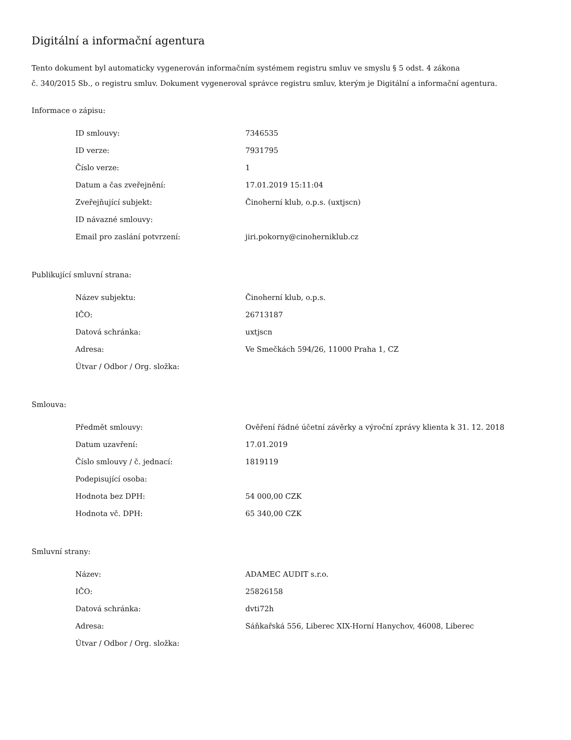Digitální a informační agentura
Tento dokument byl automaticky vygenerován informačním systémem registru smluv ve smyslu § 5 odst. 4 zákona
č. 340/2015 Sb., o registru smluv. Dokument vygeneroval správce registru smluv, kterým je Digitální a informační agentura.
Informace o zápisu:
| ID smlouvy: | 7346535 |
| ID verze: | 7931795 |
| Číslo verze: | 1 |
| Datum a čas zveřejnění: | 17.01.2019 15:11:04 |
| Zveřejňující subjekt: | Činoherní klub, o.p.s. (uxtjscn) |
| ID návazné smlouvy: | |
| Email pro zaslání potvrzení: | jiri.pokorny@cinoherniklub.cz |
Publikující smluvní strana:
| Název subjektu: | Činoherní klub, o.p.s. |
| IČO: | 26713187 |
| Datová schránka: | uxtjscn |
| Adresa: | Ve Smečkách 594/26, 11000 Praha 1, CZ |
| Útvar / Odbor / Org. složka: | |
Smlouva:
| Předmět smlouvy: | Ověření řádné účetní závěrky a výroční zprávy klienta k 31. 12. 2018 |
| Datum uzavření: | 17.01.2019 |
| Číslo smlouvy / č. jednací: | 1819119 |
| Podepisující osoba: | |
| Hodnota bez DPH: | 54 000,00 CZK |
| Hodnota vč. DPH: | 65 340,00 CZK |
Smluvní strany:
| Název: | ADAMEC AUDIT s.r.o. |
| IČO: | 25826158 |
| Datová schránka: | dvti72h |
| Adresa: | Sáňkařská 556, Liberec XIX-Horní Hanychov, 46008, Liberec |
| Útvar / Odbor / Org. složka: | |